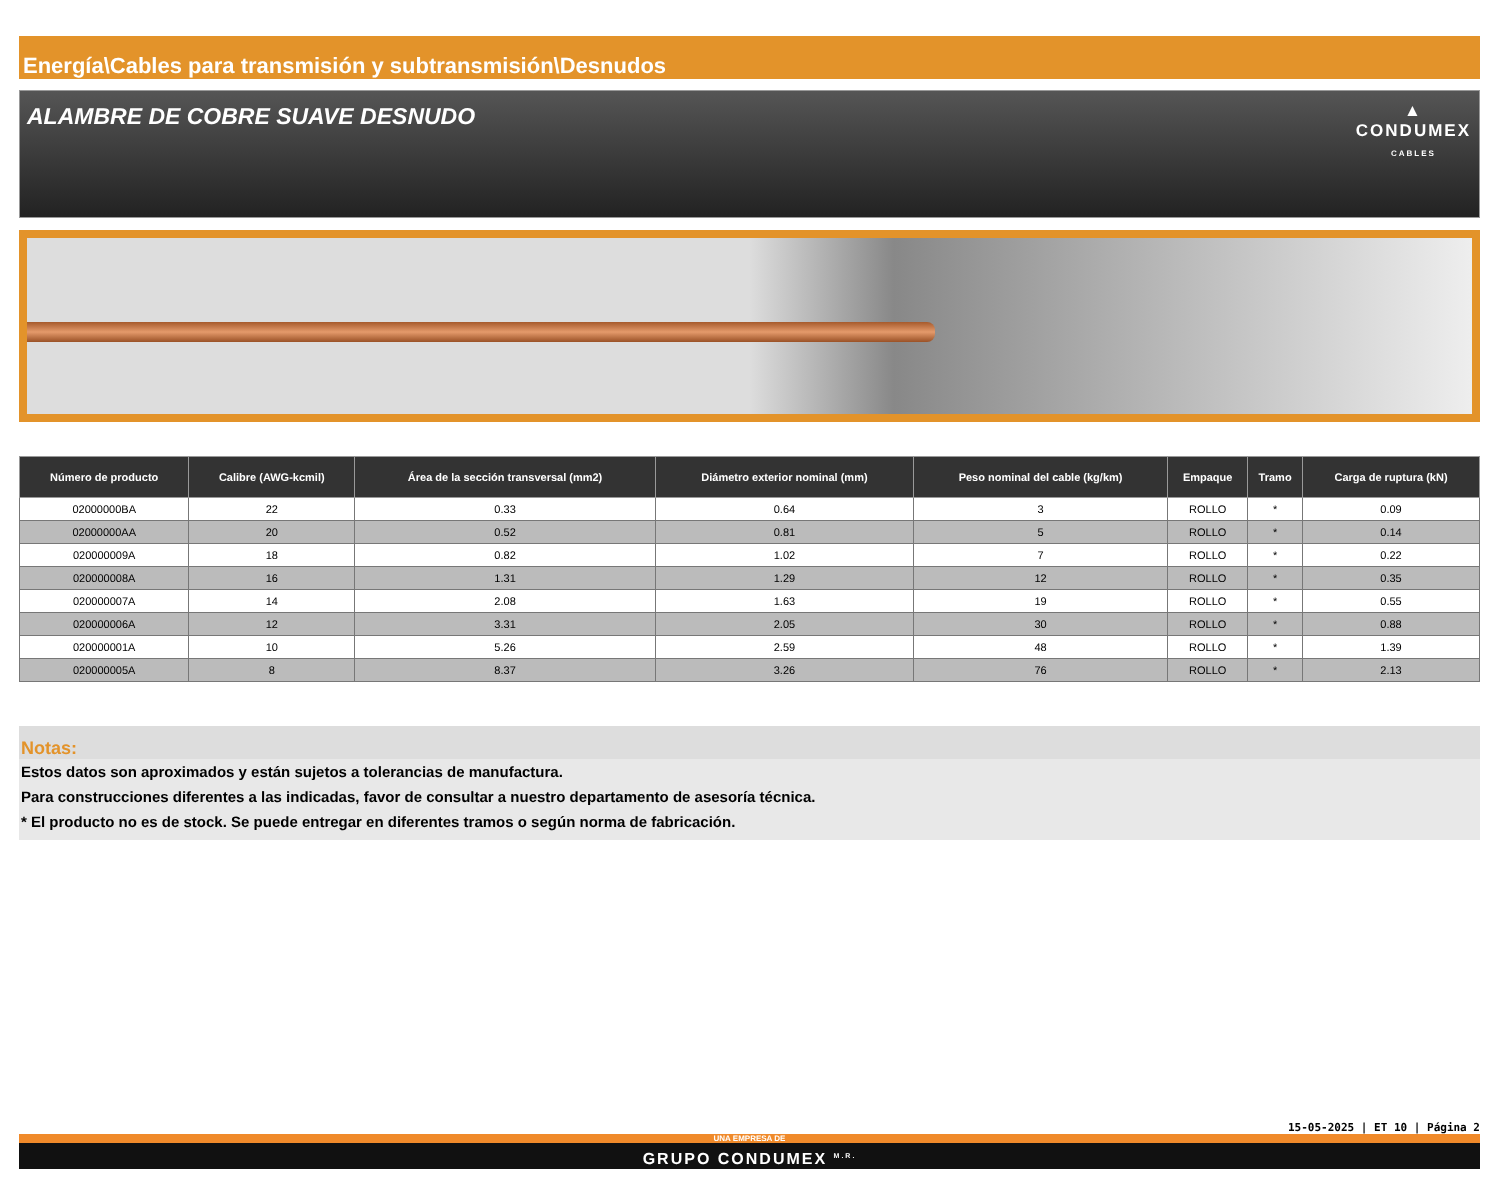Energía\Cables para transmisión y subtransmisión\Desnudos
ALAMBRE DE COBRE SUAVE DESNUDO
▲
CONDUMEX
CABLES
| Número de producto | Calibre (AWG-kcmil) | Área de la sección transversal (mm2) | Diámetro exterior nominal (mm) | Peso nominal del cable (kg/km) | Empaque | Tramo | Carga de ruptura (kN) |
| --- | --- | --- | --- | --- | --- | --- | --- |
| 02000000BA | 22 | 0.33 | 0.64 | 3 | ROLLO | * | 0.09 |
| 02000000AA | 20 | 0.52 | 0.81 | 5 | ROLLO | * | 0.14 |
| 020000009A | 18 | 0.82 | 1.02 | 7 | ROLLO | * | 0.22 |
| 020000008A | 16 | 1.31 | 1.29 | 12 | ROLLO | * | 0.35 |
| 020000007A | 14 | 2.08 | 1.63 | 19 | ROLLO | * | 0.55 |
| 020000006A | 12 | 3.31 | 2.05 | 30 | ROLLO | * | 0.88 |
| 020000001A | 10 | 5.26 | 2.59 | 48 | ROLLO | * | 1.39 |
| 020000005A | 8 | 8.37 | 3.26 | 76 | ROLLO | * | 2.13 |
Notas:
Estos datos son aproximados y están sujetos a tolerancias de manufactura.
Para construcciones diferentes a las indicadas, favor de consultar a nuestro departamento de asesoría técnica.
* El producto no es de stock. Se puede entregar en diferentes tramos o según norma de fabricación.
15-05-2025 | ET 10 | Página 2
UNA EMPRESA DE
GRUPO CONDUMEX <sup>M.R.</sup>